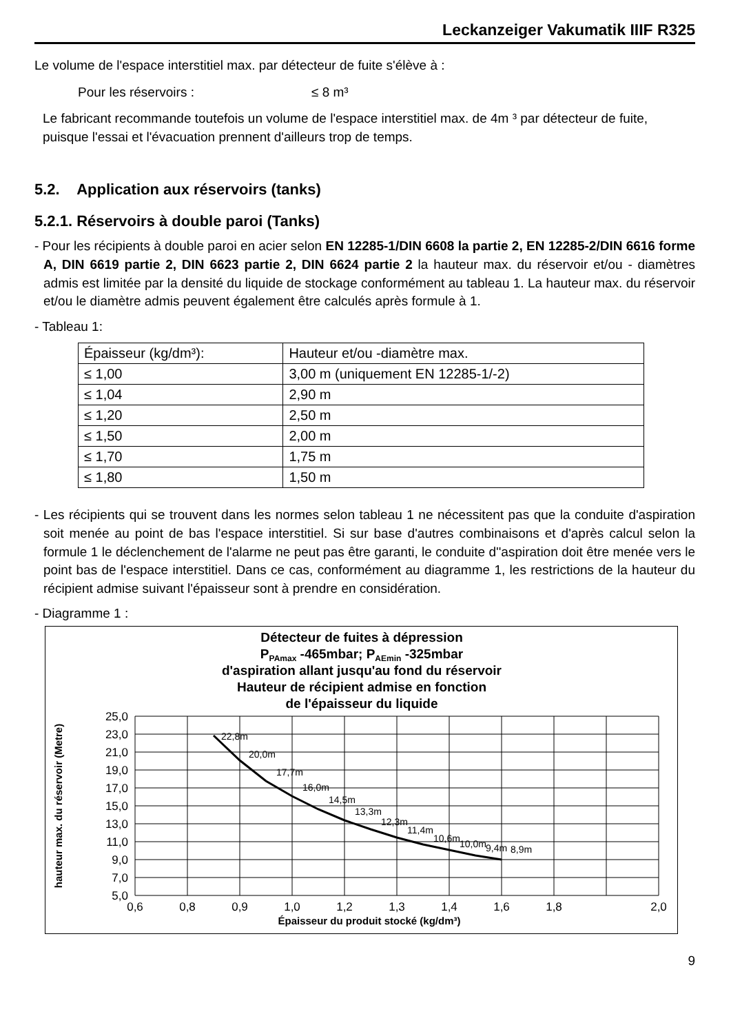Leckanzeiger Vakumatik IIIF R325
Le volume de l'espace interstitiel max. par détecteur de fuite s'élève à :
Pour les réservoirs : ≤ 8 m³
Le fabricant recommande toutefois un volume de l'espace interstitiel max. de 4m ³ par détecteur de fuite, puisque l'essai et l'évacuation prennent d'ailleurs trop de temps.
5.2. Application aux réservoirs (tanks)
5.2.1. Réservoirs à double paroi (Tanks)
- Pour les récipients à double paroi en acier selon EN 12285-1/DIN 6608 la partie 2, EN 12285-2/DIN 6616 forme A, DIN 6619 partie 2, DIN 6623 partie 2, DIN 6624 partie 2 la hauteur max. du réservoir et/ou - diamètres admis est limitée par la densité du liquide de stockage conformément au tableau 1. La hauteur max. du réservoir et/ou le diamètre admis peuvent également être calculés après formule à 1.
- Tableau 1:
| Épaisseur (kg/dm³): | Hauteur et/ou -diamètre max. |
| ≤ 1,00 | 3,00 m (uniquement EN 12285-1/-2) |
| ≤ 1,04 | 2,90 m |
| ≤ 1,20 | 2,50 m |
| ≤ 1,50 | 2,00 m |
| ≤ 1,70 | 1,75 m |
| ≤ 1,80 | 1,50 m |
- Les récipients qui se trouvent dans les normes selon tableau 1 ne nécessitent pas que la conduite d'aspiration soit menée au point de bas l'espace interstitiel. Si sur base d'autres combinaisons et d'après calcul selon la formule 1 le déclenchement de l'alarme ne peut pas être garanti, le conduite d''aspiration doit être menée vers le point bas de l'espace interstitiel. Dans ce cas, conformément au diagramme 1, les restrictions de la hauteur du récipient admise suivant l'épaisseur sont à prendre en considération.
- Diagramme 1 :
Détecteur de fuites à dépression
PPAmax -465mbar; PAEmin -325mbar
d'aspiration allant jusqu'au fond du réservoir
Hauteur de récipient admise en fonction
de l'épaisseur du liquide
22,8m
20,0m
17,7m
16,0m
14,5m
13,3m
12,3m
11,4m
10,6m
10,0m
9,4m
8,9m
25,0
23,0
21,0
19,0
17,0
15,0
13,0
11,0
9,0
7,0
5,0
0,6
0,8
0,9
1,0
1,2
1,3
1,4
1,6
1,8
2,0
Épaisseur du produit stocké (kg/dm³)
hauteur max. du réservoir (Metre)
9